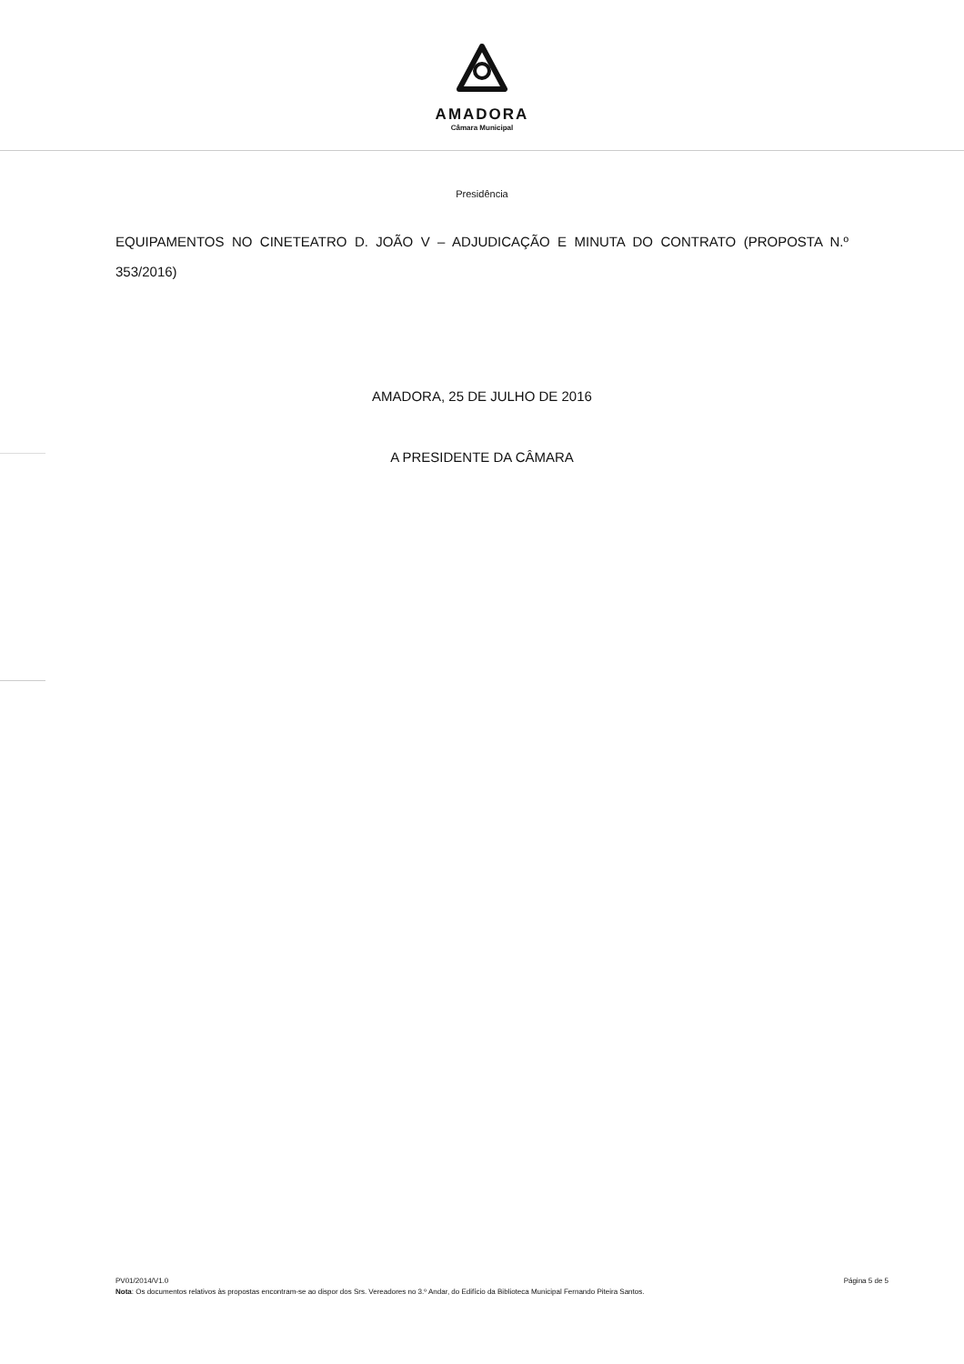AMADORA
Câmara Municipal
Presidência
EQUIPAMENTOS NO CINETEATRO D. JOÃO V – ADJUDICAÇÃO E MINUTA DO CONTRATO (PROPOSTA N.º 353/2016)
AMADORA, 25 DE JULHO DE 2016
A PRESIDENTE DA CÂMARA
PV01/2014/V1.0 Página 5 de 5
Nota: Os documentos relativos às propostas encontram-se ao dispor dos Srs. Vereadores no 3.º Andar, do Edifício da Biblioteca Municipal Fernando Piteira Santos.